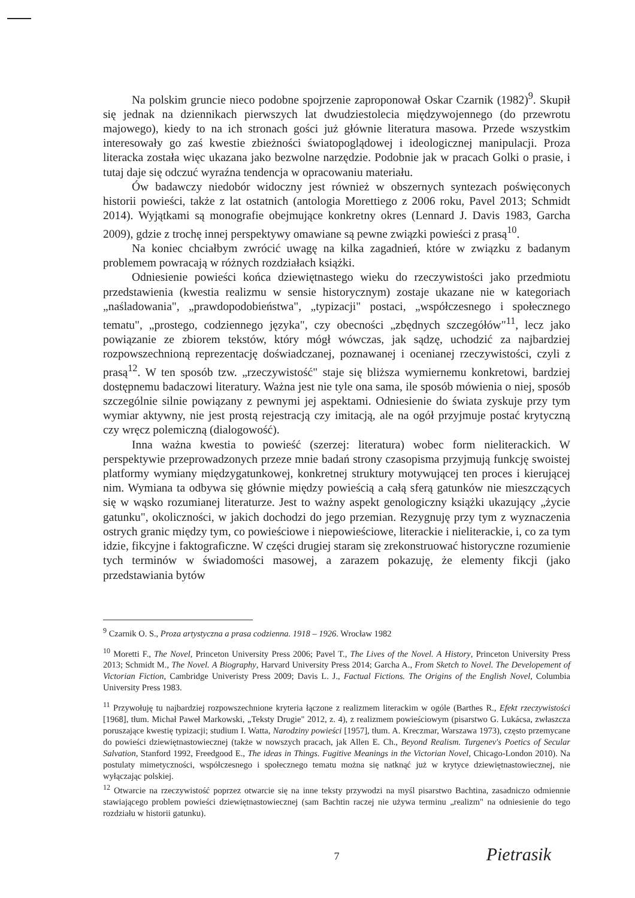Na polskim gruncie nieco podobne spojrzenie zaproponował Oskar Czarnik (1982)<sup>9</sup>. Skupił się jednak na dziennikach pierwszych lat dwudziestolecia międzywojennego (do przewrotu majowego), kiedy to na ich stronach gości już głównie literatura masowa. Przede wszystkim interesowały go zaś kwestie zbieżności światopoglądowej i ideologicznej manipulacji. Proza literacka została więc ukazana jako bezwolne narzędzie. Podobnie jak w pracach Golki o prasie, i tutaj daje się odczuć wyraźna tendencja w opracowaniu materiału.
Ów badawczy niedobór widoczny jest również w obszernych syntezach poświęconych historii powieści, także z lat ostatnich (antologia Morettiego z 2006 roku, Pavel 2013; Schmidt 2014). Wyjątkami są monografie obejmujące konkretny okres (Lennard J. Davis 1983, Garcha 2009), gdzie z trochę innej perspektywy omawiane są pewne związki powieści z prasą<sup>10</sup>.
Na koniec chciałbym zwrócić uwagę na kilka zagadnień, które w związku z badanym problemem powracają w różnych rozdziałach książki.
Odniesienie powieści końca dziewiętnastego wieku do rzeczywistości jako przedmiotu przedstawienia (kwestia realizmu w sensie historycznym) zostaje ukazane nie w kategoriach „naśladowania", „prawdopodobieństwa", „typizacji" postaci, „współczesnego i społecznego tematu", „prostego, codziennego języka", czy obecności „zbędnych szczegółów"<sup>11</sup>, lecz jako powiązanie ze zbiorem tekstów, który mógł wówczas, jak sądzę, uchodzić za najbardziej rozpowszechnioną reprezentację doświadczanej, poznawanej i ocenianej rzeczywistości, czyli z prasą<sup>12</sup>. W ten sposób tzw. „rzeczywistość" staje się bliższa wymiernemu konkretowi, bardziej dostępnemu badaczowi literatury. Ważna jest nie tyle ona sama, ile sposób mówienia o niej, sposób szczególnie silnie powiązany z pewnymi jej aspektami. Odniesienie do świata zyskuje przy tym wymiar aktywny, nie jest prostą rejestracją czy imitacją, ale na ogół przyjmuje postać krytyczną czy wręcz polemiczną (dialogowość).
Inna ważna kwestia to powieść (szerzej: literatura) wobec form nieliterackich. W perspektywie przeprowadzonych przeze mnie badań strony czasopisma przyjmują funkcję swoistej platformy wymiany międzygatunkowej, konkretnej struktury motywującej ten proces i kierującej nim. Wymiana ta odbywa się głównie między powieścią a całą sferą gatunków nie mieszczących się w wąsko rozumianej literaturze. Jest to ważny aspekt genologiczny książki ukazujący „życie gatunku", okoliczności, w jakich dochodzi do jego przemian. Rezygnuję przy tym z wyznaczenia ostrych granic między tym, co powieściowe i niepowieściowe, literackie i nieliterackie, i, co za tym idzie, fikcyjne i faktograficzne. W części drugiej staram się zrekonstruować historyczne rozumienie tych terminów w świadomości masowej, a zarazem pokazuję, że elementy fikcji (jako przedstawiania bytów
<sup>9</sup> Czarnik O. S., Proza artystyczna a prasa codzienna. 1918 – 1926. Wrocław 1982
<sup>10</sup> Moretti F., The Novel, Princeton University Press 2006; Pavel T., The Lives of the Novel. A History, Princeton University Press 2013; Schmidt M., The Novel. A Biography, Harvard University Press 2014; Garcha A., From Sketch to Novel. The Developement of Victorian Fiction, Cambridge Univeristy Press 2009; Davis L. J., Factual Fictions. The Origins of the English Novel, Columbia University Press 1983.
<sup>11</sup> Przywołuję tu najbardziej rozpowszechnione kryteria łączone z realizmem literackim w ogóle (Barthes R., Efekt rzeczywistości [1968], tłum. Michał Paweł Markowski, „Teksty Drugie" 2012, z. 4), z realizmem powieściowym (pisarstwo G. Lukácsa, zwłaszcza poruszające kwestię typizacji; studium I. Watta, Narodziny powieści [1957], tłum. A. Kreczmar, Warszawa 1973), często przemycane do powieści dziewiętnastowiecznej (także w nowszych pracach, jak Allen E. Ch., Beyond Realism. Turgenev's Poetics of Secular Salvation, Stanford 1992, Freedgood E., The ideas in Things. Fugitive Meanings in the Victorian Novel, Chicago-London 2010). Na postulaty mimetyczności, współczesnego i społecznego tematu można się natknąć już w krytyce dziewiętnastowiecznej, nie wyłączając polskiej.
<sup>12</sup> Otwarcie na rzeczywistość poprzez otwarcie się na inne teksty przywodzi na myśl pisarstwo Bachtina, zasadniczo odmiennie stawiającego problem powieści dziewiętnastowiecznej (sam Bachtin raczej nie używa terminu „realizm" na odniesienie do tego rozdziału w historii gatunku).
7
Pietrasik